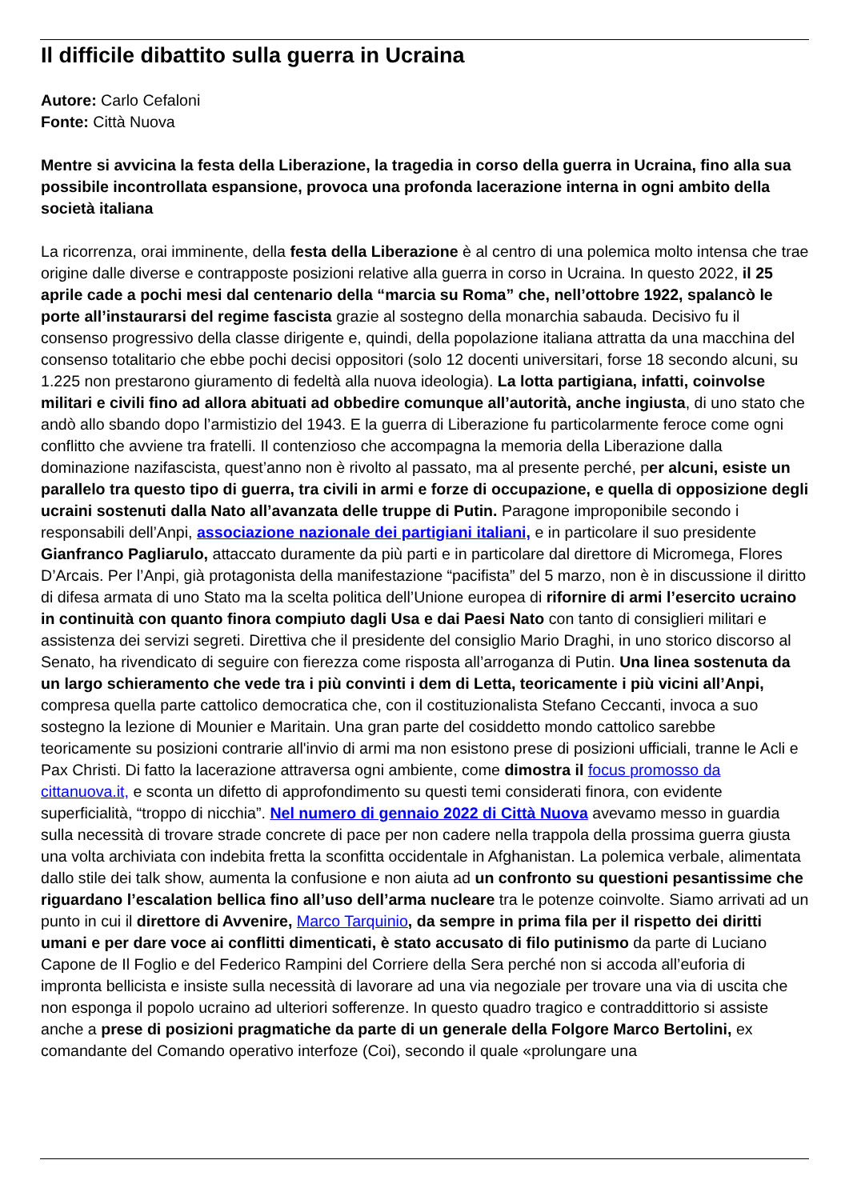Il difficile dibattito sulla guerra in Ucraina
Autore: Carlo Cefaloni
Fonte: Città Nuova
Mentre si avvicina la festa della Liberazione, la tragedia in corso della guerra in Ucraina, fino alla sua possibile incontrollata espansione, provoca una profonda lacerazione interna in ogni ambito della società italiana
La ricorrenza, orai imminente, della festa della Liberazione è al centro di una polemica molto intensa che trae origine dalle diverse e contrapposte posizioni relative alla guerra in corso in Ucraina. In questo 2022, il 25 aprile cade a pochi mesi dal centenario della “marcia su Roma” che, nell’ottobre 1922, spalancò le porte all’instaurarsi del regime fascista grazie al sostegno della monarchia sabauda. Decisivo fu il consenso progressivo della classe dirigente e, quindi, della popolazione italiana attratta da una macchina del consenso totalitario che ebbe pochi decisi oppositori (solo 12 docenti universitari, forse 18 secondo alcuni, su 1.225 non prestarono giuramento di fedeltà alla nuova ideologia). La lotta partigiana, infatti, coinvolse militari e civili fino ad allora abituati ad obbedire comunque all’autorità, anche ingiusta, di uno stato che andò allo sbando dopo l’armistizio del 1943. E la guerra di Liberazione fu particolarmente feroce come ogni conflitto che avviene tra fratelli. Il contenzioso che accompagna la memoria della Liberazione dalla dominazione nazifascista, quest’anno non è rivolto al passato, ma al presente perché, per alcuni, esiste un parallelo tra questo tipo di guerra, tra civili in armi e forze di occupazione, e quella di opposizione degli ucraini sostenuti dalla Nato all’avanzata delle truppe di Putin. Paragone improponibile secondo i responsabili dell’Anpi, associazione nazionale dei partigiani italiani, e in particolare il suo presidente Gianfranco Pagliarulo, attaccato duramente da più parti e in particolare dal direttore di Micromega, Flores D’Arcais. Per l’Anpi, già protagonista della manifestazione “pacifista” del 5 marzo, non è in discussione il diritto di difesa armata di uno Stato ma la scelta politica dell’Unione europea di rifornire di armi l’esercito ucraino in continuità con quanto finora compiuto dagli Usa e dai Paesi Nato con tanto di consiglieri militari e assistenza dei servizi segreti. Direttiva che il presidente del consiglio Mario Draghi, in uno storico discorso al Senato, ha rivendicato di seguire con fierezza come risposta all’arroganza di Putin. Una linea sostenuta da un largo schieramento che vede tra i più convinti i dem di Letta, teoricamente i più vicini all’Anpi, compresa quella parte cattolico democratica che, con il costituzionalista Stefano Ceccanti, invoca a suo sostegno la lezione di Mounier e Maritain. Una gran parte del cosiddetto mondo cattolico sarebbe teoricamente su posizioni contrarie all'invio di armi ma non esistono prese di posizioni ufficiali, tranne le Acli e Pax Christi. Di fatto la lacerazione attraversa ogni ambiente, come dimostra il focus promosso da cittanuova.it, e sconta un difetto di approfondimento su questi temi considerati finora, con evidente superficialità, “troppo di nicchia”. Nel numero di gennaio 2022 di Città Nuova avevamo messo in guardia sulla necessità di trovare strade concrete di pace per non cadere nella trappola della prossima guerra giusta una volta archiviata con indebita fretta la sconfitta occidentale in Afghanistan. La polemica verbale, alimentata dallo stile dei talk show, aumenta la confusione e non aiuta ad un confronto su questioni pesantissime che riguardano l’escalation bellica fino all’uso dell’arma nucleare tra le potenze coinvolte. Siamo arrivati ad un punto in cui il direttore di Avvenire, Marco Tarquinio, da sempre in prima fila per il rispetto dei diritti umani e per dare voce ai conflitti dimenticati, è stato accusato di filo putinismo da parte di Luciano Capone de Il Foglio e del Federico Rampini del Corriere della Sera perché non si accoda all’euforia di impronta bellicista e insiste sulla necessità di lavorare ad una via negoziale per trovare una via di uscita che non esponga il popolo ucraino ad ulteriori sofferenze. In questo quadro tragico e contraddittorio si assiste anche a prese di posizioni pragmatiche da parte di un generale della Folgore Marco Bertolini, ex comandante del Comando operativo interfoze (Coi), secondo il quale «prolungare una